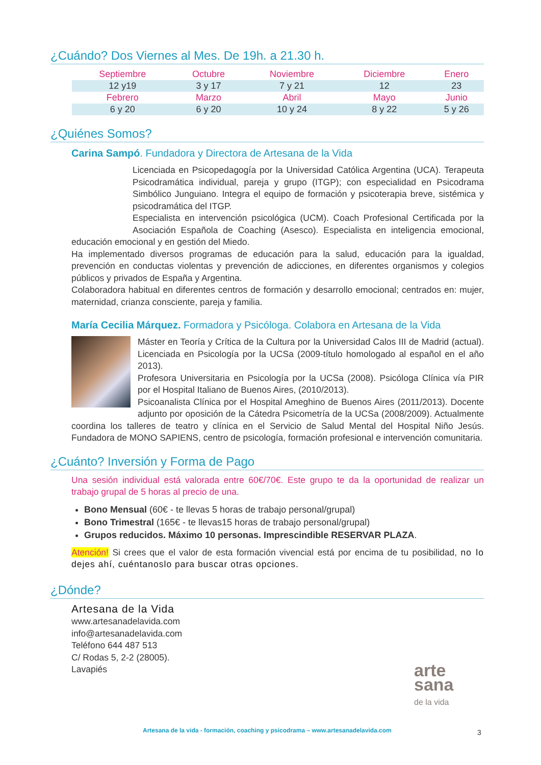¿Cuándo? Dos Viernes al Mes. De 19h. a 21.30 h.
| Septiembre | Octubre | Noviembre | Diciembre | Enero |
| --- | --- | --- | --- | --- |
| 12 y19 | 3 y 17 | 7 y 21 | 12 | 23 |
| Febrero | Marzo | Abril | Mayo | Junio |
| 6 y 20 | 6 y 20 | 10 y 24 | 8 y 22 | 5 y 26 |
¿Quiénes Somos?
Carina Sampó. Fundadora y Directora de Artesana de la Vida
Licenciada en Psicopedagogía por la Universidad Católica Argentina (UCA). Terapeuta Psicodramática individual, pareja y grupo (ITGP); con especialidad en Psicodrama Simbólico Junguiano. Integra el equipo de formación y psicoterapia breve, sistémica y psicodramática del ITGP.
Especialista en intervención psicológica (UCM). Coach Profesional Certificada por la Asociación Española de Coaching (Asesco). Especialista en inteligencia emocional, educación emocional y en gestión del Miedo.
Ha implementado diversos programas de educación para la salud, educación para la igualdad, prevención en conductas violentas y prevención de adicciones, en diferentes organismos y colegios públicos y privados de España y Argentina.
Colaboradora habitual en diferentes centros de formación y desarrollo emocional; centrados en: mujer, maternidad, crianza consciente, pareja y familia.
María Cecilia Márquez. Formadora y Psicóloga. Colabora en Artesana de la Vida
Máster en Teoría y Crítica de la Cultura por la Universidad Calos III de Madrid (actual). Licenciada en Psicología por la UCSa (2009-título homologado al español en el año 2013).
Profesora Universitaria en Psicología por la UCSa (2008). Psicóloga Clínica vía PIR por el Hospital Italiano de Buenos Aires, (2010/2013).
Psicoanalista Clínica por el Hospital Ameghino de Buenos Aires (2011/2013). Docente adjunto por oposición de la Cátedra Psicometría de la UCSa (2008/2009). Actualmente coordina los talleres de teatro y clínica en el Servicio de Salud Mental del Hospital Niño Jesús. Fundadora de MONO SAPIENS, centro de psicología, formación profesional e intervención comunitaria.
¿Cuánto? Inversión y Forma de Pago
Una sesión individual está valorada entre 60€/70€. Este grupo te da la oportunidad de realizar un trabajo grupal de 5 horas al precio de una.
Bono Mensual (60€ - te llevas 5 horas de trabajo personal/grupal)
Bono Trimestral (165€ - te llevas15 horas de trabajo personal/grupal)
Grupos reducidos. Máximo 10 personas. Imprescindible RESERVAR PLAZA.
Atención! Si crees que el valor de esta formación vivencial está por encima de tu posibilidad, no lo dejes ahí, cuéntanoslo para buscar otras opciones.
¿Dónde?
Artesana de la Vida
www.artesanadelavida.com
info@artesanadelavida.com
Teléfono 644 487 513
C/ Rodas 5, 2-2 (28005).
Lavapiés
arte
sana
de la vida
Artesana de la vida - formación, coaching y psicodrama – www.artesanadelavida.com
3